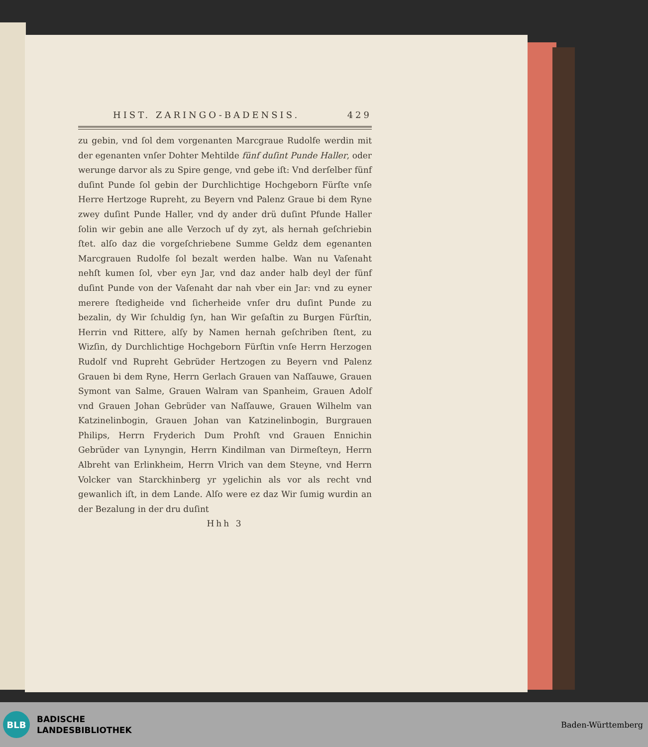HIST. ZARINGO-BADENSIS. 429
zu gebin, vnd ſol dem vorgenanten Marcgraue Rudolfe werdin mit der egenanten vnſer Dohter Mehtilde fünf duſint Punde Haller, oder werunge darvor als zu Spire genge, vnd gebe iſt: Vnd derſelber fünf duſint Punde ſol gebin der Durchlichtige Hochgeborn Fürſte vnſe Herre Hertzoge Rupreht, zu Beyern vnd Palenz Graue bi dem Ryne zwey duſint Punde Haller, vnd dy ander drü duſint Pfunde Haller ſolin wir gebin ane alle Verzoch uf dy zyt, als hernah geſchriebin ſtet. alſo daz die vorgeſchriebene Summe Geldz dem egenanten Marcgrauen Rudolfe ſol bezalt werden halbe. Wan nu Vaſenaht nehſt kumen ſol, vber eyn Jar, vnd daz ander halb deyl der fünf duſint Punde von der Vaſenaht dar nah vber ein Jar: vnd zu eyner merere ſtedigheide vnd ſicherheide vnſer dru duſint Punde zu bezalin, dy Wir ſchuldig ſyn, han Wir geſaſtin zu Burgen Fürſtin, Herrin vnd Rittere, alſy by Namen hernah geſchriben ſtent, zu Wizſin, dy Durchlichtige Hochgeborn Fürſtin vnſe Herrn Herzogen Rudolf vnd Rupreht Gebrüder Hertzogen zu Beyern vnd Palenz Grauen bi dem Ryne, Herrn Gerlach Grauen van Naſſauwe, Grauen Symont van Salme, Grauen Walram van Spanheim, Grauen Adolf vnd Grauen Johan Gebrüder van Naſſauwe, Grauen Wilhelm van Katzinelinbogin, Grauen Johan van Katzinelinbogin, Burgrauen Philips, Herrn Fryderich Dum Prohſt vnd Grauen Ennichin Gebrüder van Lynyngin, Herrn Kindilman van Dirmeſteyn, Herrn Albreht van Erlinkheim, Herrn Vlrich van dem Steyne, vnd Herrn Volcker van Starckhinberg yr ygelichin als vor als recht vnd gewanlich iſt, in dem Lande. Alſo were ez daz Wir ſumig wurdin an der Bezalung in der dru duſint
Hhh 3
BLB
BADISCHE
LANDESBIBLIOTHEK
Baden-Württemberg